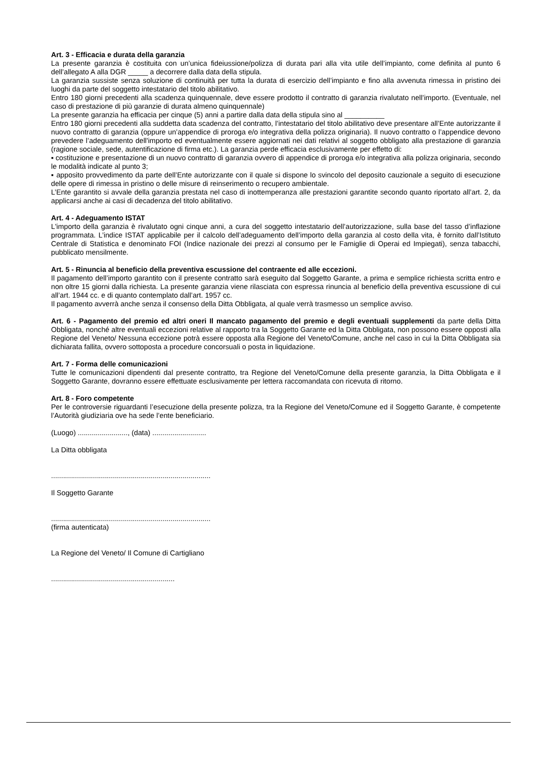Art. 3 - Efficacia e durata della garanzia
La presente garanzia è costituita con un’unica fideiussione/polizza di durata pari alla vita utile dell’impianto, come definita al punto 6 dell’allegato A alla DGR _____ a decorrere dalla data della stipula.
La garanzia sussiste senza soluzione di continuità per tutta la durata di esercizio dell’impianto e fino alla avvenuta rimessa in pristino dei luoghi da parte del soggetto intestatario del titolo abilitativo.
Entro 180 giorni precedenti alla scadenza quinquennale, deve essere prodotto il contratto di garanzia rivalutato nell’importo. (Eventuale, nel caso di prestazione di più garanzie di durata almeno quinquennale)
La presente garanzia ha efficacia per cinque (5) anni a partire dalla data della stipula sino al __________
Entro 180 giorni precedenti alla suddetta data scadenza del contratto, l’intestatario del titolo abilitativo deve presentare all’Ente autorizzante il nuovo contratto di garanzia (oppure un’appendice di proroga e/o integrativa della polizza originaria). Il nuovo contratto o l’appendice devono prevedere l’adeguamento dell'importo ed eventualmente essere aggiornati nei dati relativi al soggetto obbligato alla prestazione di garanzia (ragione sociale, sede, autentificazione di firma etc.). La garanzia perde efficacia esclusivamente per effetto di:
▪ costituzione e presentazione di un nuovo contratto di garanzia ovvero di appendice di proroga e/o integrativa alla polizza originaria, secondo le modalità indicate al punto 3;
▪ apposito provvedimento da parte dell’Ente autorizzante con il quale si dispone lo svincolo del deposito cauzionale a seguito di esecuzione delle opere di rimessa in pristino o delle misure di reinserimento o recupero ambientale.
L’Ente garantito si avvale della garanzia prestata nel caso di inottemperanza alle prestazioni garantite secondo quanto riportato all’art. 2, da applicarsi anche ai casi di decadenza del titolo abilitativo.
Art. 4 - Adeguamento ISTAT
L'importo della garanzia è rivalutato ogni cinque anni, a cura del soggetto intestatario dell’autorizzazione, sulla base del tasso d’inflazione programmata. L’indice ISTAT applicabile per il calcolo dell’adeguamento dell’importo della garanzia al costo della vita, è fornito dall’Istituto Centrale di Statistica e denominato FOI (Indice nazionale dei prezzi al consumo per le Famiglie di Operai ed Impiegati), senza tabacchi, pubblicato mensilmente.
Art. 5 - Rinuncia al beneficio della preventiva escussione del contraente ed alle eccezioni.
Il pagamento dell’importo garantito con il presente contratto sarà eseguito dal Soggetto Garante, a prima e semplice richiesta scritta entro e non oltre 15 giorni dalla richiesta. La presente garanzia viene rilasciata con espressa rinuncia al beneficio della preventiva escussione di cui all’art. 1944 cc. e di quanto contemplato dall’art. 1957 cc.
Il pagamento avverrà anche senza il consenso della Ditta Obbligata, al quale verrà trasmesso un semplice avviso.
Art. 6 - Pagamento del premio ed altri oneri Il mancato pagamento del premio e degli eventuali supplementi da parte della Ditta Obbligata, nonché altre eventuali eccezioni relative al rapporto tra la Soggetto Garante ed la Ditta Obbligata, non possono essere opposti alla Regione del Veneto/ Nessuna eccezione potrà essere opposta alla Regione del Veneto/Comune, anche nel caso in cui la Ditta Obbligata sia dichiarata fallita, ovvero sottoposta a procedure concorsuali o posta in liquidazione.
Art. 7 - Forma delle comunicazioni
Tutte le comunicazioni dipendenti dal presente contratto, tra Regione del Veneto/Comune della presente garanzia, la Ditta Obbligata e il Soggetto Garante, dovranno essere effettuate esclusivamente per lettera raccomandata con ricevuta di ritorno.
Art. 8 - Foro competente
Per le controversie riguardanti l’esecuzione della presente polizza, tra la Regione del Veneto/Comune ed il Soggetto Garante, è competente l’Autorità giudiziaria ove ha sede l’ente beneficiario.
(Luogo) ........................., (data) ...........................
La Ditta obbligata
................................................................................
Il Soggetto Garante
................................................................................
(firma autenticata)
La Regione del Veneto/ Il Comune di Cartigliano
..............................................................